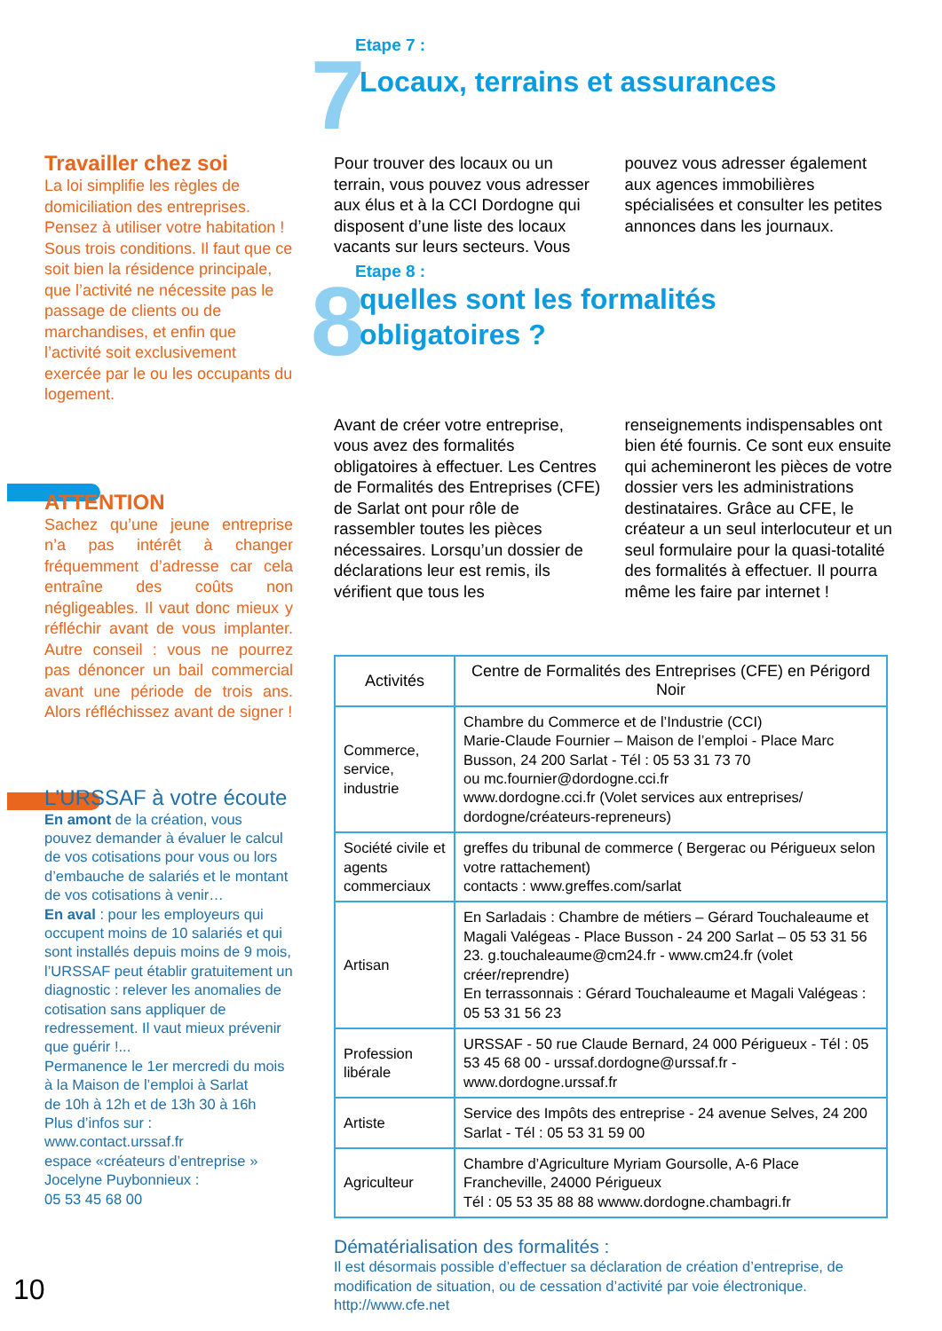Travailler chez soi
La loi simplifie les règles de domiciliation des entreprises. Pensez à utiliser votre habitation ! Sous trois conditions. Il faut que ce soit bien la résidence principale, que l’activité ne nécessite pas le passage de clients ou de marchandises, et enfin que l’activité soit exclusivement exercée par le ou les occupants du logement.
ATTENTION
Sachez qu’une jeune entreprise n’a pas intérêt à changer fréquemment d’adresse car cela entraîne des coûts non négligeables. Il vaut donc mieux y réfléchir avant de vous implanter. Autre conseil : vous ne pourrez pas dénoncer un bail commercial avant une période de trois ans. Alors réfléchissez avant de signer !
L’URSSAF à votre écoute
En amont de la création, vous pouvez demander à évaluer le calcul de vos cotisations pour vous ou lors d’embauche de salariés et le montant de vos cotisations à venir…
En aval : pour les employeurs qui occupent moins de 10 salariés et qui sont installés depuis moins de 9 mois, l’URSSAF peut établir gratuitement un diagnostic : relever les anomalies de cotisation sans appliquer de redressement. Il vaut mieux prévenir que guérir !...
Permanence le 1er mercredi du mois à la Maison de l’emploi à Sarlat
de 10h à 12h et de 13h 30 à 16h
Plus d’infos sur :
www.contact.urssaf.fr
espace «créateurs d’entreprise »
Jocelyne Puybonnieux :
05 53 45 68 00
10
Etape 7 :
7
Locaux, terrains et assurances
Pour trouver des locaux ou un terrain, vous pouvez vous adresser aux élus et à la CCI Dordogne qui disposent d’une liste des locaux vacants sur leurs secteurs. Vous pouvez vous adresser également aux agences immobilières spécialisées et consulter les petites annonces dans les journaux.
Etape 8 :
8
quelles sont les formalités
obligatoires ?
Avant de créer votre entreprise, vous avez des formalités obligatoires à effectuer. Les Centres de Formalités des Entreprises (CFE) de Sarlat ont pour rôle de rassembler toutes les pièces nécessaires. Lorsqu’un dossier de déclarations leur est remis, ils vérifient que tous les renseignements indispensables ont bien été fournis. Ce sont eux ensuite qui achemineront les pièces de votre dossier vers les administrations destinataires. Grâce au CFE, le créateur a un seul interlocuteur et un seul formulaire pour la quasi-totalité des formalités à effectuer. Il pourra même les faire par internet !
| Activités | Centre de Formalités des Entreprises (CFE) en Périgord Noir |
| --- | --- |
| Commerce, service, industrie | Chambre du Commerce et de l’Industrie (CCI) Marie-Claude Fournier – Maison de l’emploi - Place Marc Busson, 24 200 Sarlat - Tél : 05 53 31 73 70 ou mc.fournier@dordogne.cci.fr www.dordogne.cci.fr (Volet services aux entreprises/ dordogne/créateurs-repreneurs) |
| Société civile et agents commerciaux | greffes du tribunal de commerce ( Bergerac ou Périgueux selon votre rattachement) contacts : www.greffes.com/sarlat |
| Artisan | En Sarladais : Chambre de métiers – Gérard Touchaleaume et Magali Valégeas - Place Busson - 24 200 Sarlat – 05 53 31 56 23. g.touchaleaume@cm24.fr - www.cm24.fr (volet créer/reprendre) En terrassonnais : Gérard Touchaleaume et Magali Valégeas : 05 53 31 56 23 |
| Profession libérale | URSSAF - 50 rue Claude Bernard, 24 000 Périgueux - Tél : 05 53 45 68 00 - urssaf.dordogne@urssaf.fr - www.dordogne.urssaf.fr |
| Artiste | Service des Impôts des entreprise - 24 avenue Selves, 24 200 Sarlat - Tél : 05 53 31 59 00 |
| Agriculteur | Chambre d’Agriculture Myriam Goursolle, A-6 Place Francheville, 24000 Périgueux Tél : 05 53 35 88 88 wwww.dordogne.chambagri.fr |
Dématérialisation des formalités :
Il est désormais possible d’effectuer sa déclaration de création d’entreprise, de modification de situation, ou de cessation d’activité par voie électronique.
http://www.cfe.net